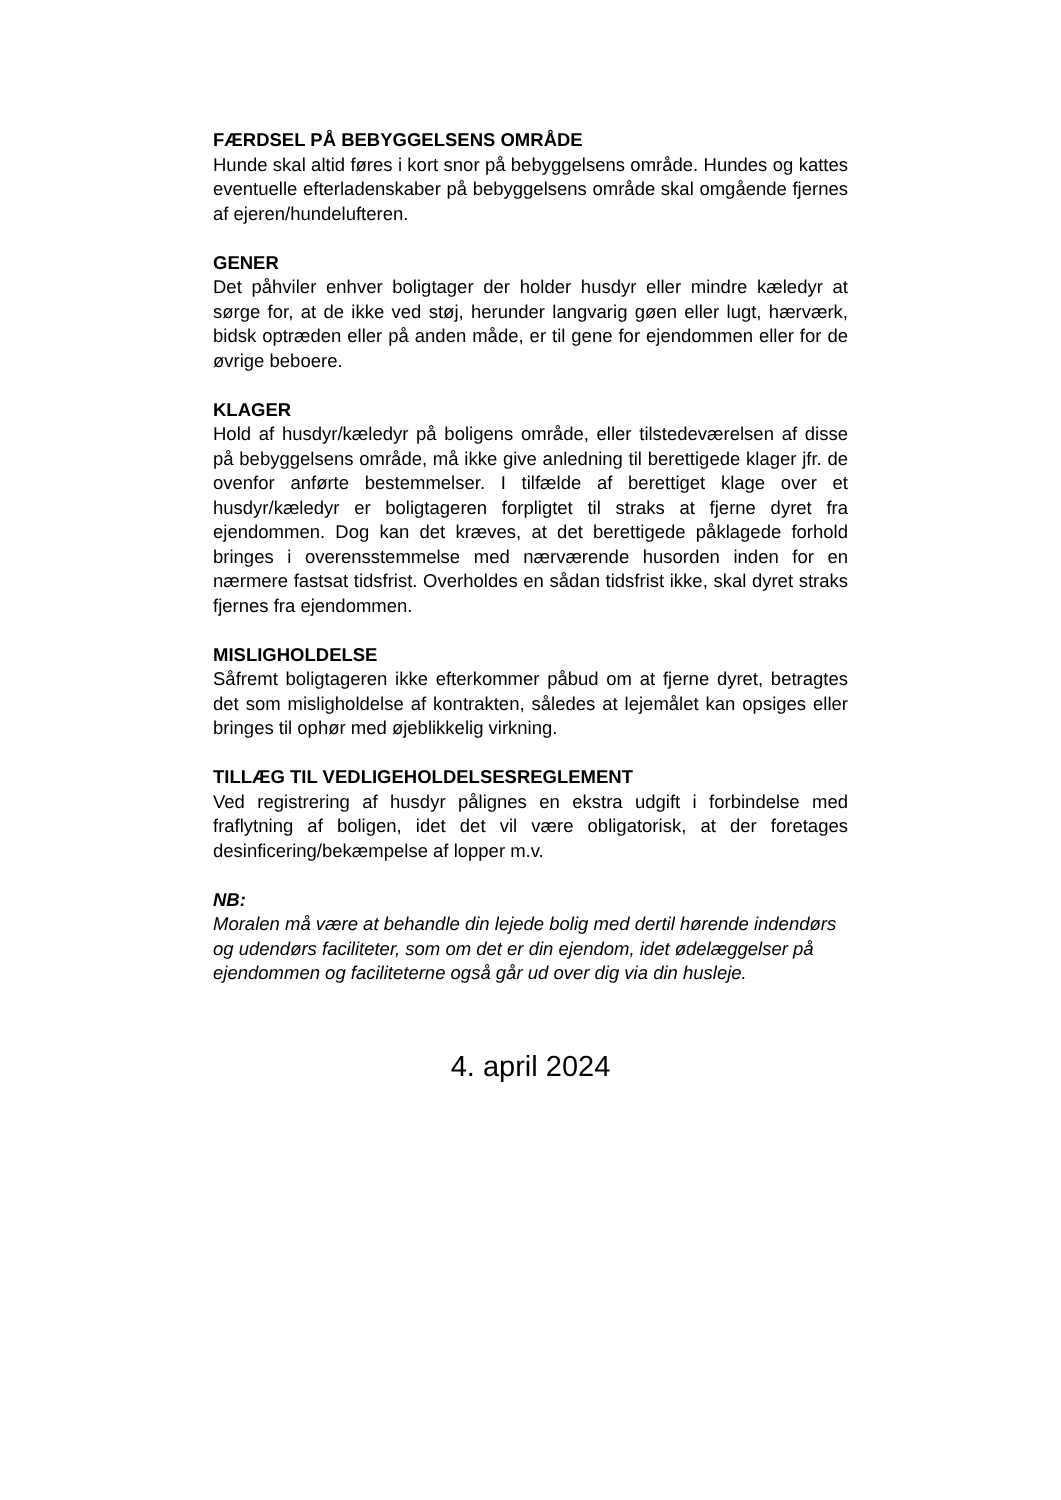FÆRDSEL PÅ BEBYGGELSENS OMRÅDE
Hunde skal altid føres i kort snor på bebyggelsens område. Hundes og kattes eventuelle efterladenskaber på bebyggelsens område skal omgående fjernes af ejeren/hundelufteren.
GENER
Det påhviler enhver boligtager der holder husdyr eller mindre kæledyr at sørge for, at de ikke ved støj, herunder langvarig gøen eller lugt, hærværk, bidsk optræden eller på anden måde, er til gene for ejendommen eller for de øvrige beboere.
KLAGER
Hold af husdyr/kæledyr på boligens område, eller tilstedeværelsen af disse på bebyggelsens område, må ikke give anledning til berettigede klager jfr. de ovenfor anførte bestemmelser. I tilfælde af berettiget klage over et husdyr/kæledyr er boligtageren forpligtet til straks at fjerne dyret fra ejendommen. Dog kan det kræves, at det berettigede påklagede forhold bringes i overensstemmelse med nærværende husorden inden for en nærmere fastsat tidsfrist. Overholdes en sådan tidsfrist ikke, skal dyret straks fjernes fra ejendommen.
MISLIGHOLDELSE
Såfremt boligtageren ikke efterkommer påbud om at fjerne dyret, betragtes det som misligholdelse af kontrakten, således at lejemålet kan opsiges eller bringes til ophør med øjeblikkelig virkning.
TILLÆG TIL VEDLIGEHOLDELSESREGLEMENT
Ved registrering af husdyr pålignes en ekstra udgift i forbindelse med fraflytning af boligen, idet det vil være obligatorisk, at der foretages desinficering/bekæmpelse af lopper m.v.
NB:
Moralen må være at behandle din lejede bolig med dertil hørende indendørs og udendørs faciliteter, som om det er din ejendom, idet ødelæggelser på ejendommen og faciliteterne også går ud over dig via din husleje.
4. april 2024